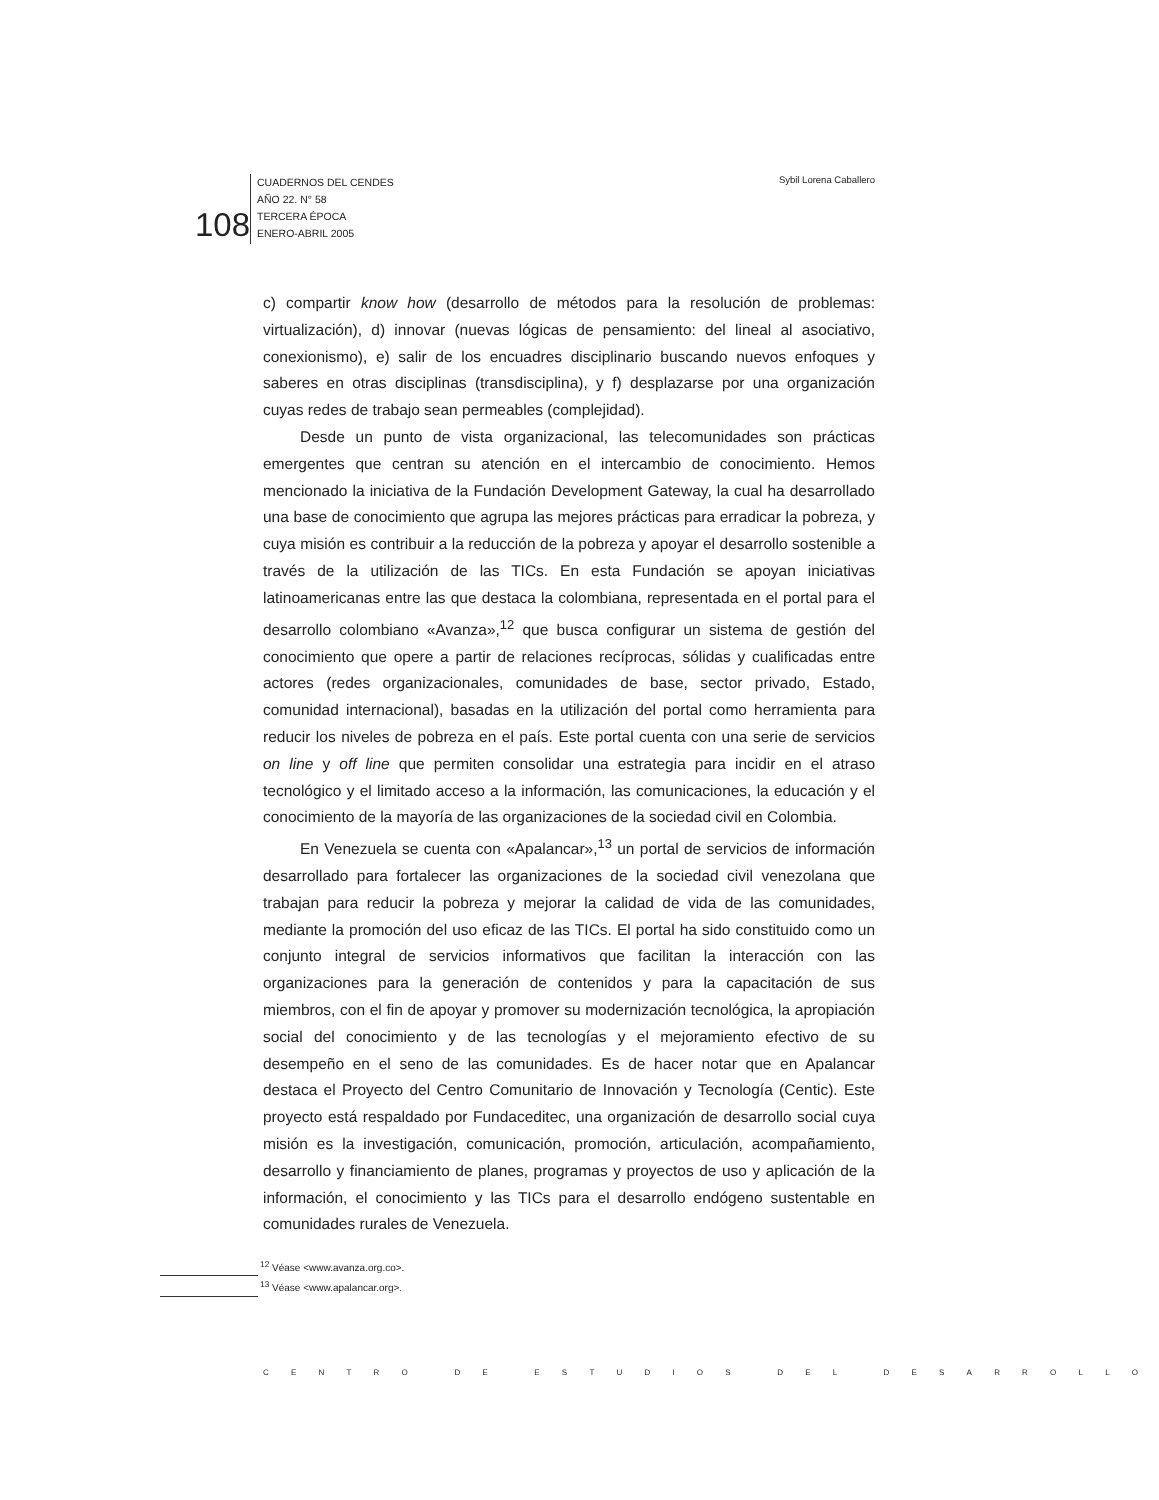108
CUADERNOS DEL CENDES
AÑO 22. N° 58
TERCERA ÉPOCA
ENERO-ABRIL 2005
Sybil Lorena Caballero
c) compartir know how (desarrollo de métodos para la resolución de problemas: virtualización), d) innovar (nuevas lógicas de pensamiento: del lineal al asociativo, conexionismo), e) salir de los encuadres disciplinario buscando nuevos enfoques y saberes en otras disciplinas (transdisciplina), y f) desplazarse por una organización cuyas redes de trabajo sean permeables (complejidad).
Desde un punto de vista organizacional, las telecomunidades son prácticas emergentes que centran su atención en el intercambio de conocimiento. Hemos mencionado la iniciativa de la Fundación Development Gateway, la cual ha desarrollado una base de conocimiento que agrupa las mejores prácticas para erradicar la pobreza, y cuya misión es contribuir a la reducción de la pobreza y apoyar el desarrollo sostenible a través de la utilización de las TICs. En esta Fundación se apoyan iniciativas latinoamericanas entre las que destaca la colombiana, representada en el portal para el desarrollo colombiano «Avanza»,<sup>12</sup> que busca configurar un sistema de gestión del conocimiento que opere a partir de relaciones recíprocas, sólidas y cualificadas entre actores (redes organizacionales, comunidades de base, sector privado, Estado, comunidad internacional), basadas en la utilización del portal como herramienta para reducir los niveles de pobreza en el país. Este portal cuenta con una serie de servicios on line y off line que permiten consolidar una estrategia para incidir en el atraso tecnológico y el limitado acceso a la información, las comunicaciones, la educación y el conocimiento de la mayoría de las organizaciones de la sociedad civil en Colombia.
En Venezuela se cuenta con «Apalancar»,<sup>13</sup> un portal de servicios de información desarrollado para fortalecer las organizaciones de la sociedad civil venezolana que trabajan para reducir la pobreza y mejorar la calidad de vida de las comunidades, mediante la promoción del uso eficaz de las TICs. El portal ha sido constituido como un conjunto integral de servicios informativos que facilitan la interacción con las organizaciones para la generación de contenidos y para la capacitación de sus miembros, con el fin de apoyar y promover su modernización tecnológica, la apropiación social del conocimiento y de las tecnologías y el mejoramiento efectivo de su desempeño en el seno de las comunidades. Es de hacer notar que en Apalancar destaca el Proyecto del Centro Comunitario de Innovación y Tecnología (Centic). Este proyecto está respaldado por Fundaceditec, una organización de desarrollo social cuya misión es la investigación, comunicación, promoción, articulación, acompañamiento, desarrollo y financiamiento de planes, programas y proyectos de uso y aplicación de la información, el conocimiento y las TICs para el desarrollo endógeno sustentable en comunidades rurales de Venezuela.
<sup>12</sup> Véase <www.avanza.org.co>.
<sup>13</sup> Véase <www.apalancar.org>.
CENTRO DE ESTUDIOS DEL DESARROLLO